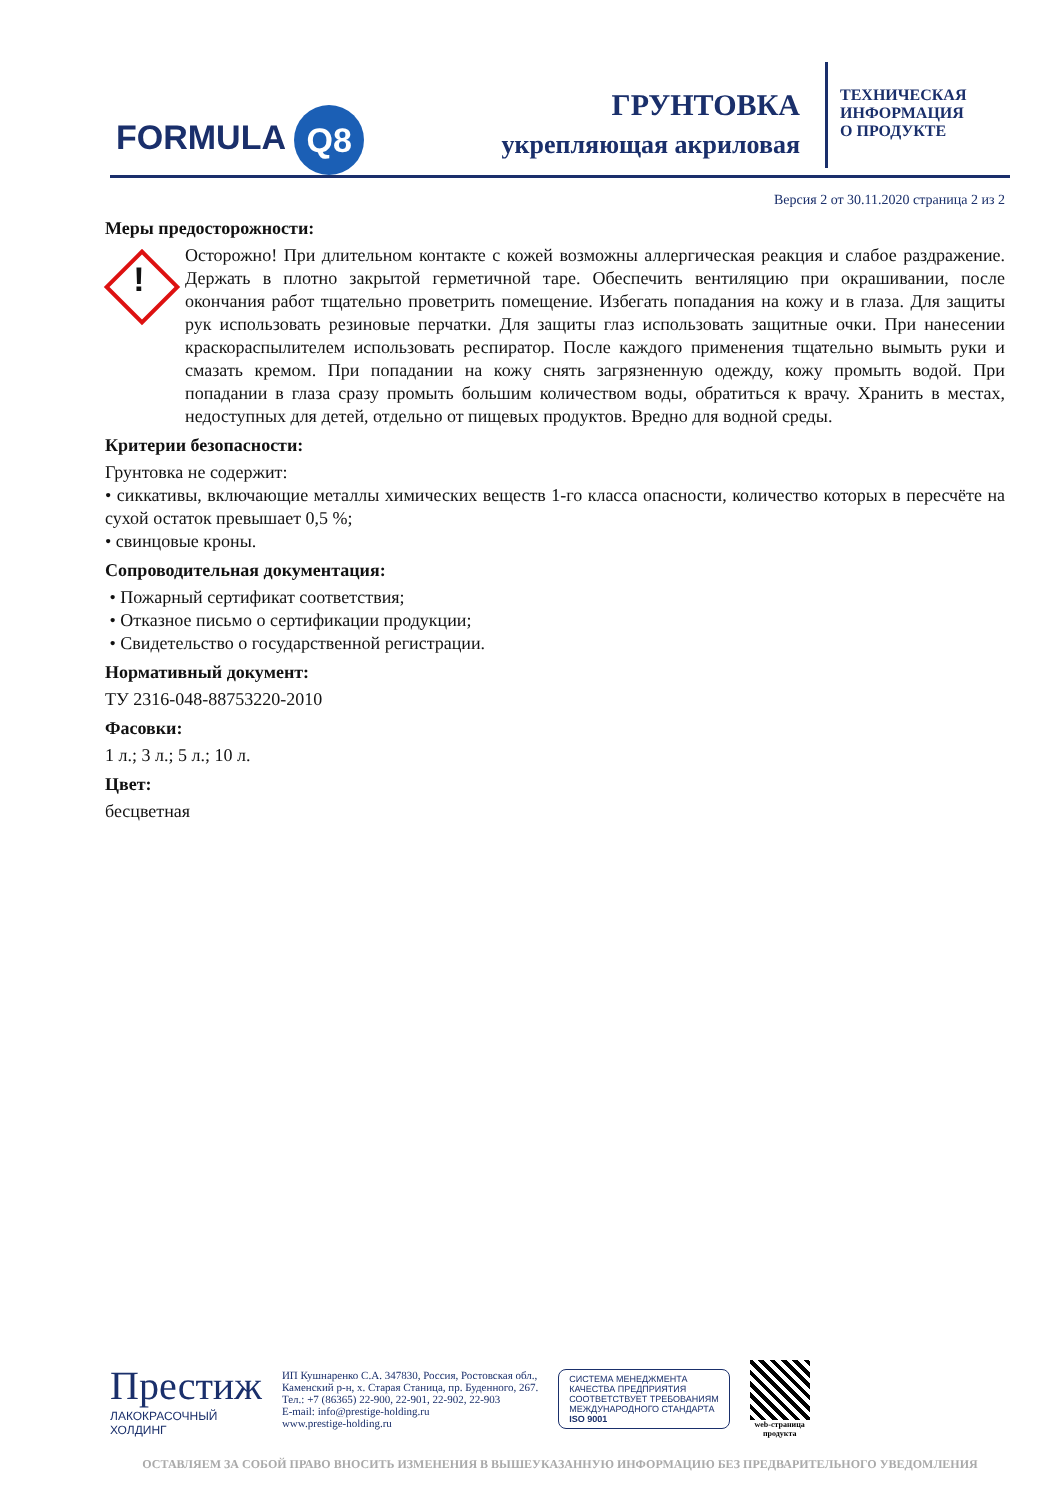FORMULA Q8
ГРУНТОВКА
укрепляющая акриловая
ТЕХНИЧЕСКАЯ
ИНФОРМАЦИЯ
О ПРОДУКТЕ
Версия 2 от 30.11.2020 страница 2 из 2
Меры предосторожности:
!
Осторожно! При длительном контакте с кожей возможны аллергическая реакция и слабое раздражение. Держать в плотно закрытой герметичной таре. Обеспечить вентиляцию при окрашивании, после окончания работ тщательно проветрить помещение. Избегать попадания на кожу и в глаза. Для защиты рук использовать резиновые перчатки. Для защиты глаз использовать защитные очки. При нанесении краскораспылителем использовать респиратор. После каждого применения тщательно вымыть руки и смазать кремом. При попадании на кожу снять загрязненную одежду, кожу промыть водой. При попадании в глаза сразу промыть большим количеством воды, обратиться к врачу. Хранить в местах, недоступных для детей, отдельно от пищевых продуктов. Вредно для водной среды.
Критерии безопасности:
Грунтовка не содержит:
• сиккативы, включающие металлы химических веществ 1-го класса опасности, количество которых в пересчёте на сухой остаток превышает 0,5 %;
• свинцовые кроны.
Сопроводительная документация:
• Пожарный сертификат соответствия;
• Отказное письмо о сертификации продукции;
• Свидетельство о государственной регистрации.
Нормативный документ:
ТУ 2316-048-88753220-2010
Фасовки:
1 л.; 3 л.; 5 л.; 10 л.
Цвет:
бесцветная
Престиж
ЛАКОКРАСОЧНЫЙ
ХОЛДИНГ
ИП Кушнаренко С.А. 347830, Россия, Ростовская обл.,
Каменский р-н, х. Старая Станица, пр. Буденного, 267.
Тел.: +7 (86365) 22-900, 22-901, 22-902, 22-903
E-mail: info@prestige-holding.ru
www.prestige-holding.ru
СИСТЕМА МЕНЕДЖМЕНТА
КАЧЕСТВА ПРЕДПРИЯТИЯ
СООТВЕТСТВУЕТ ТРЕБОВАНИЯМ
МЕЖДУНАРОДНОГО СТАНДАРТА
ISO 9001
web-страница
продукта
ОСТАВЛЯЕМ ЗА СОБОЙ ПРАВО ВНОСИТЬ ИЗМЕНЕНИЯ В ВЫШЕУКАЗАННУЮ ИНФОРМАЦИЮ БЕЗ ПРЕДВАРИТЕЛЬНОГО УВЕДОМЛЕНИЯ